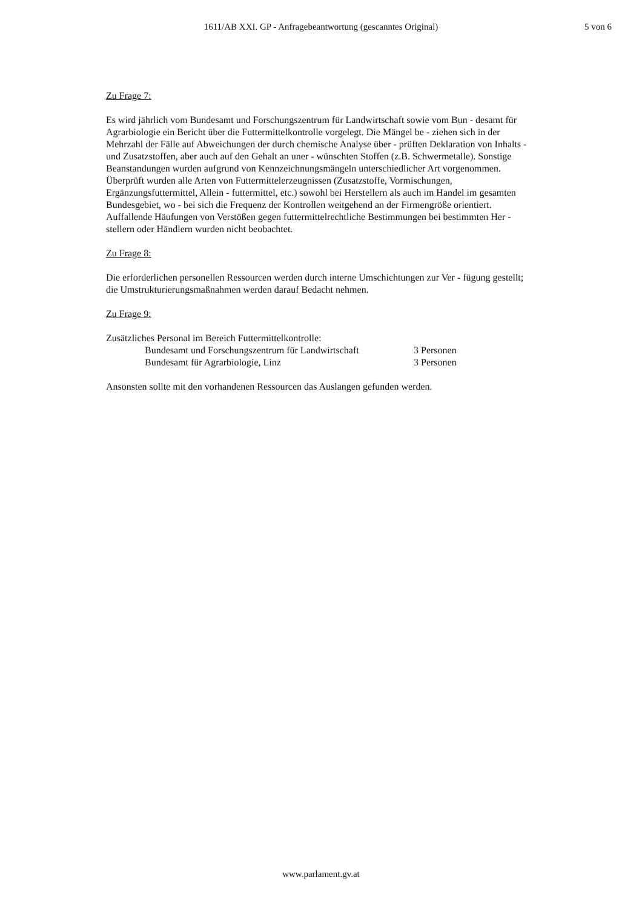1611/AB XXI. GP - Anfragebeantwortung (gescanntes Original)
5 von 6
Zu Frage 7:
Es wird jährlich vom Bundesamt und Forschungszentrum für Landwirtschaft sowie vom Bun - desamt für Agrarbiologie ein Bericht über die Futtermittelkontrolle vorgelegt. Die Mängel be - ziehen sich in der Mehrzahl der Fälle auf Abweichungen der durch chemische Analyse über - prüften Deklaration von Inhalts - und Zusatzstoffen, aber auch auf den Gehalt an uner - wünschten Stoffen (z.B. Schwermetalle). Sonstige Beanstandungen wurden aufgrund von Kennzeichnungsmängeln unterschiedlicher Art vorgenommen. Überprüft wurden alle Arten von Futtermittelerzeugnissen (Zusatzstoffe, Vormischungen, Ergänzungsfuttermittel, Allein - futtermittel, etc.) sowohl bei Herstellern als auch im Handel im gesamten Bundesgebiet, wo - bei sich die Frequenz der Kontrollen weitgehend an der Firmengröße orientiert. Auffallende Häufungen von Verstößen gegen futtermittelrechtliche Bestimmungen bei bestimmten Her - stellern oder Händlern wurden nicht beobachtet.
Zu Frage 8:
Die erforderlichen personellen Ressourcen werden durch interne Umschichtungen zur Ver - fügung gestellt; die Umstrukturierungsmaßnahmen werden darauf Bedacht nehmen.
Zu Frage 9:
Zusätzliches Personal im Bereich Futtermittelkontrolle:
Bundesamt und Forschungszentrum für Landwirtschaft 3 Personen
Bundesamt für Agrarbiologie, Linz 3 Personen
Ansonsten sollte mit den vorhandenen Ressourcen das Auslangen gefunden werden.
www.parlament.gv.at